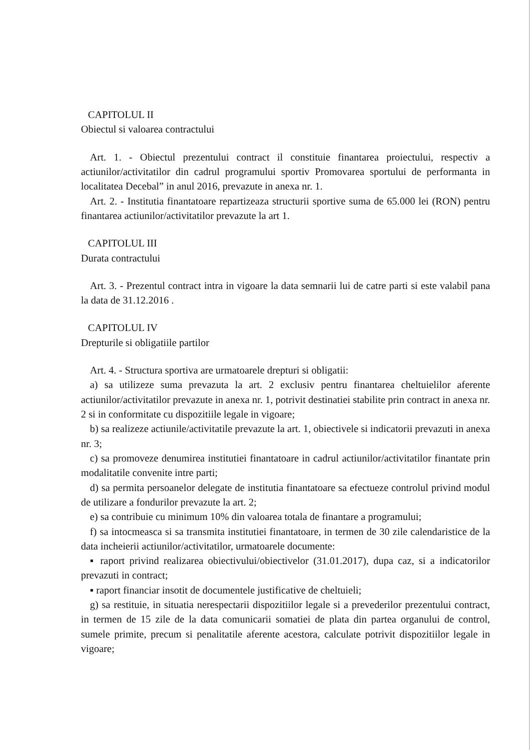CAPITOLUL II
Obiectul si valoarea contractului
Art. 1. - Obiectul prezentului contract il constituie finantarea proiectului, respectiv a actiunilor/activitatilor din cadrul programului sportiv Promovarea sportului de performanta in localitatea Decebal” in anul 2016, prevazute in anexa nr. 1.
Art. 2. - Institutia finantatoare repartizeaza structurii sportive suma de 65.000 lei (RON) pentru finantarea actiunilor/activitatilor prevazute la art 1.
CAPITOLUL III
Durata contractului
Art. 3. - Prezentul contract intra in vigoare la data semnarii lui de catre parti si este valabil pana la data de 31.12.2016 .
CAPITOLUL IV
Drepturile si obligatiile partilor
Art. 4. - Structura sportiva are urmatoarele drepturi si obligatii:
a) sa utilizeze suma prevazuta la art. 2 exclusiv pentru finantarea cheltuielilor aferente actiunilor/activitatilor prevazute in anexa nr. 1, potrivit destinatiei stabilite prin contract in anexa nr. 2 si in conformitate cu dispozitiile legale in vigoare;
b) sa realizeze actiunile/activitatile prevazute la art. 1, obiectivele si indicatorii prevazuti in anexa nr. 3;
c) sa promoveze denumirea institutiei finantatoare in cadrul actiunilor/activitatilor finantate prin modalitatile convenite intre parti;
d) sa permita persoanelor delegate de institutia finantatoare sa efectueze controlul privind modul de utilizare a fondurilor prevazute la art. 2;
e) sa contribuie cu minimum 10% din valoarea totala de finantare a programului;
f) sa intocmeasca si sa transmita institutiei finantatoare, in termen de 30 zile calendaristice de la data incheierii actiunilor/activitatilor, urmatoarele documente:
▪ raport privind realizarea obiectivului/obiectivelor (31.01.2017), dupa caz, si a indicatorilor prevazuti in contract;
▪ raport financiar insotit de documentele justificative de cheltuieli;
g) sa restituie, in situatia nerespectarii dispozitiilor legale si a prevederilor prezentului contract, in termen de 15 zile de la data comunicarii somatiei de plata din partea organului de control, sumele primite, precum si penalitatile aferente acestora, calculate potrivit dispozitiilor legale in vigoare;